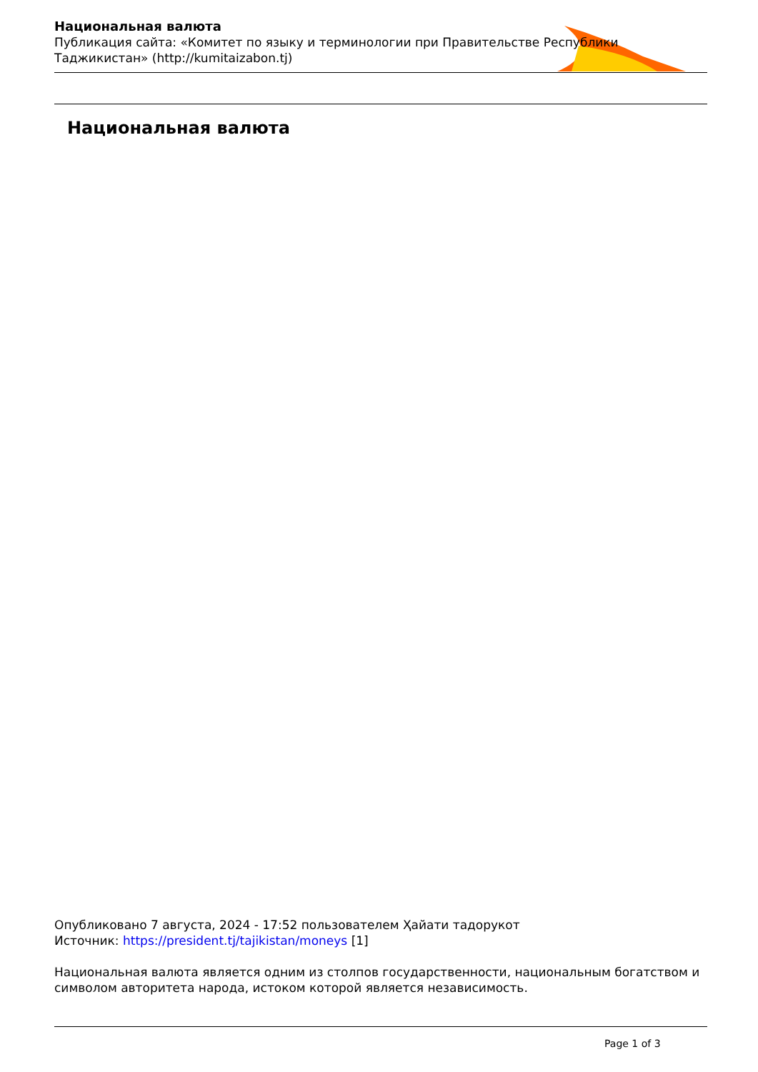Национальная валюта
Публикация сайта: «Комитет по языку и терминологии при Правительстве Республики Таджикистан» (http://kumitaizabon.tj)
Национальная валюта
Опубликовано 7 августа, 2024 - 17:52 пользователем Ҳайати тадорукот
Источник: https://president.tj/tajikistan/moneys [1]
Национальная валюта является одним из столпов государственности, национальным богатством и символом авторитета народа, истоком которой является независимость.
Page 1 of 3